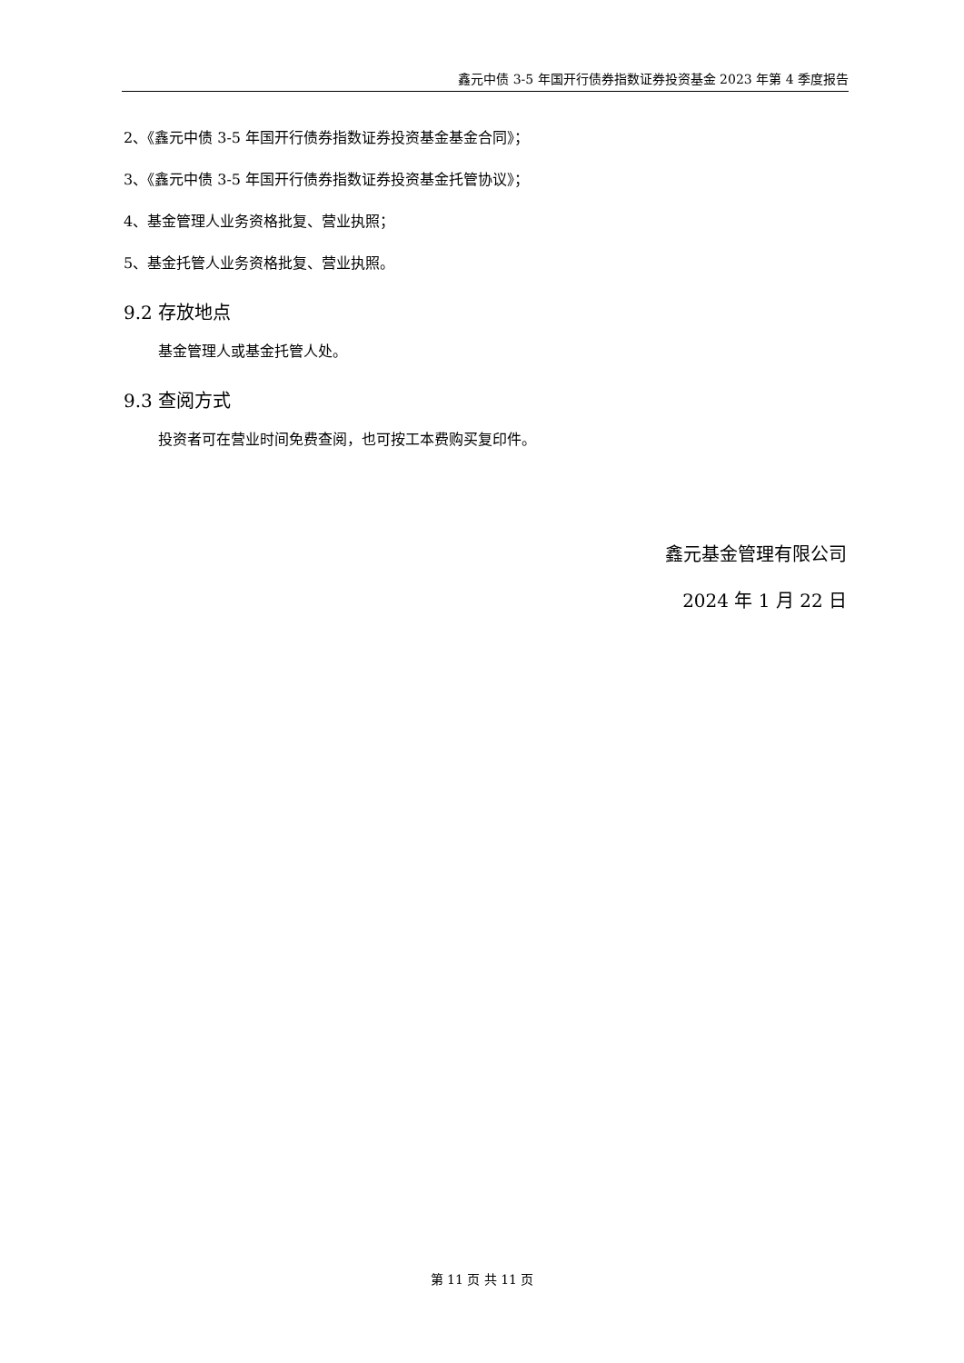鑫元中债 3-5 年国开行债券指数证券投资基金 2023 年第 4 季度报告
2、《鑫元中债 3-5 年国开行债券指数证券投资基金基金合同》；
3、《鑫元中债 3-5 年国开行债券指数证券投资基金托管协议》；
4、基金管理人业务资格批复、营业执照；
5、基金托管人业务资格批复、营业执照。
9.2 存放地点
基金管理人或基金托管人处。
9.3 查阅方式
投资者可在营业时间免费查阅，也可按工本费购买复印件。
鑫元基金管理有限公司
2024 年 1 月 22 日
第 11 页 共 11 页